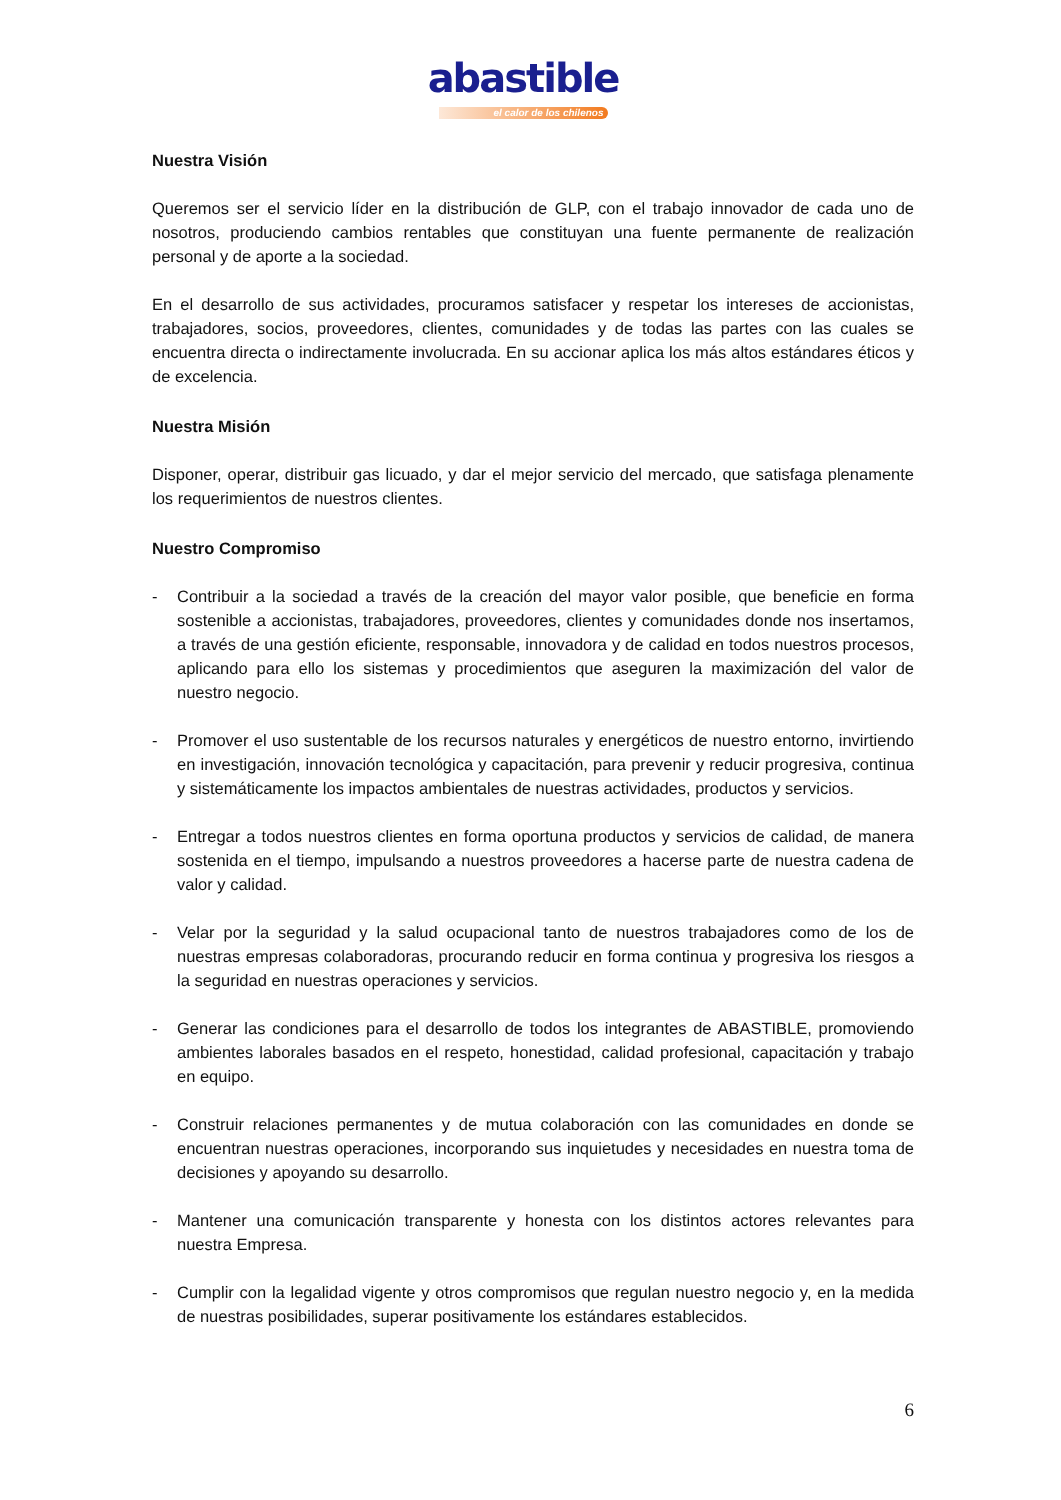abastible
el calor de los chilenos
Nuestra Visión
Queremos ser el servicio líder en la distribución de GLP, con el trabajo innovador de cada uno de nosotros, produciendo cambios rentables que constituyan una fuente permanente de realización personal y de aporte a la sociedad.
En el desarrollo de sus actividades, procuramos satisfacer y respetar los intereses de accionistas, trabajadores, socios, proveedores, clientes, comunidades y de todas las partes con las cuales se encuentra directa o indirectamente involucrada. En su accionar aplica los más altos estándares éticos y de excelencia.
Nuestra Misión
Disponer, operar, distribuir gas licuado, y dar el mejor servicio del mercado, que satisfaga plenamente los requerimientos de nuestros clientes.
Nuestro Compromiso
- Contribuir a la sociedad a través de la creación del mayor valor posible, que beneficie en forma sostenible a accionistas, trabajadores, proveedores, clientes y comunidades donde nos insertamos, a través de una gestión eficiente, responsable, innovadora y de calidad en todos nuestros procesos, aplicando para ello los sistemas y procedimientos que aseguren la maximización del valor de nuestro negocio.
- Promover el uso sustentable de los recursos naturales y energéticos de nuestro entorno, invirtiendo en investigación, innovación tecnológica y capacitación, para prevenir y reducir progresiva, continua y sistemáticamente los impactos ambientales de nuestras actividades, productos y servicios.
- Entregar a todos nuestros clientes en forma oportuna productos y servicios de calidad, de manera sostenida en el tiempo, impulsando a nuestros proveedores a hacerse parte de nuestra cadena de valor y calidad.
- Velar por la seguridad y la salud ocupacional tanto de nuestros trabajadores como de los de nuestras empresas colaboradoras, procurando reducir en forma continua y progresiva los riesgos a la seguridad en nuestras operaciones y servicios.
- Generar las condiciones para el desarrollo de todos los integrantes de ABASTIBLE, promoviendo ambientes laborales basados en el respeto, honestidad, calidad profesional, capacitación y trabajo en equipo.
- Construir relaciones permanentes y de mutua colaboración con las comunidades en donde se encuentran nuestras operaciones, incorporando sus inquietudes y necesidades en nuestra toma de decisiones y apoyando su desarrollo.
- Mantener una comunicación transparente y honesta con los distintos actores relevantes para nuestra Empresa.
- Cumplir con la legalidad vigente y otros compromisos que regulan nuestro negocio y, en la medida de nuestras posibilidades, superar positivamente los estándares establecidos.
6